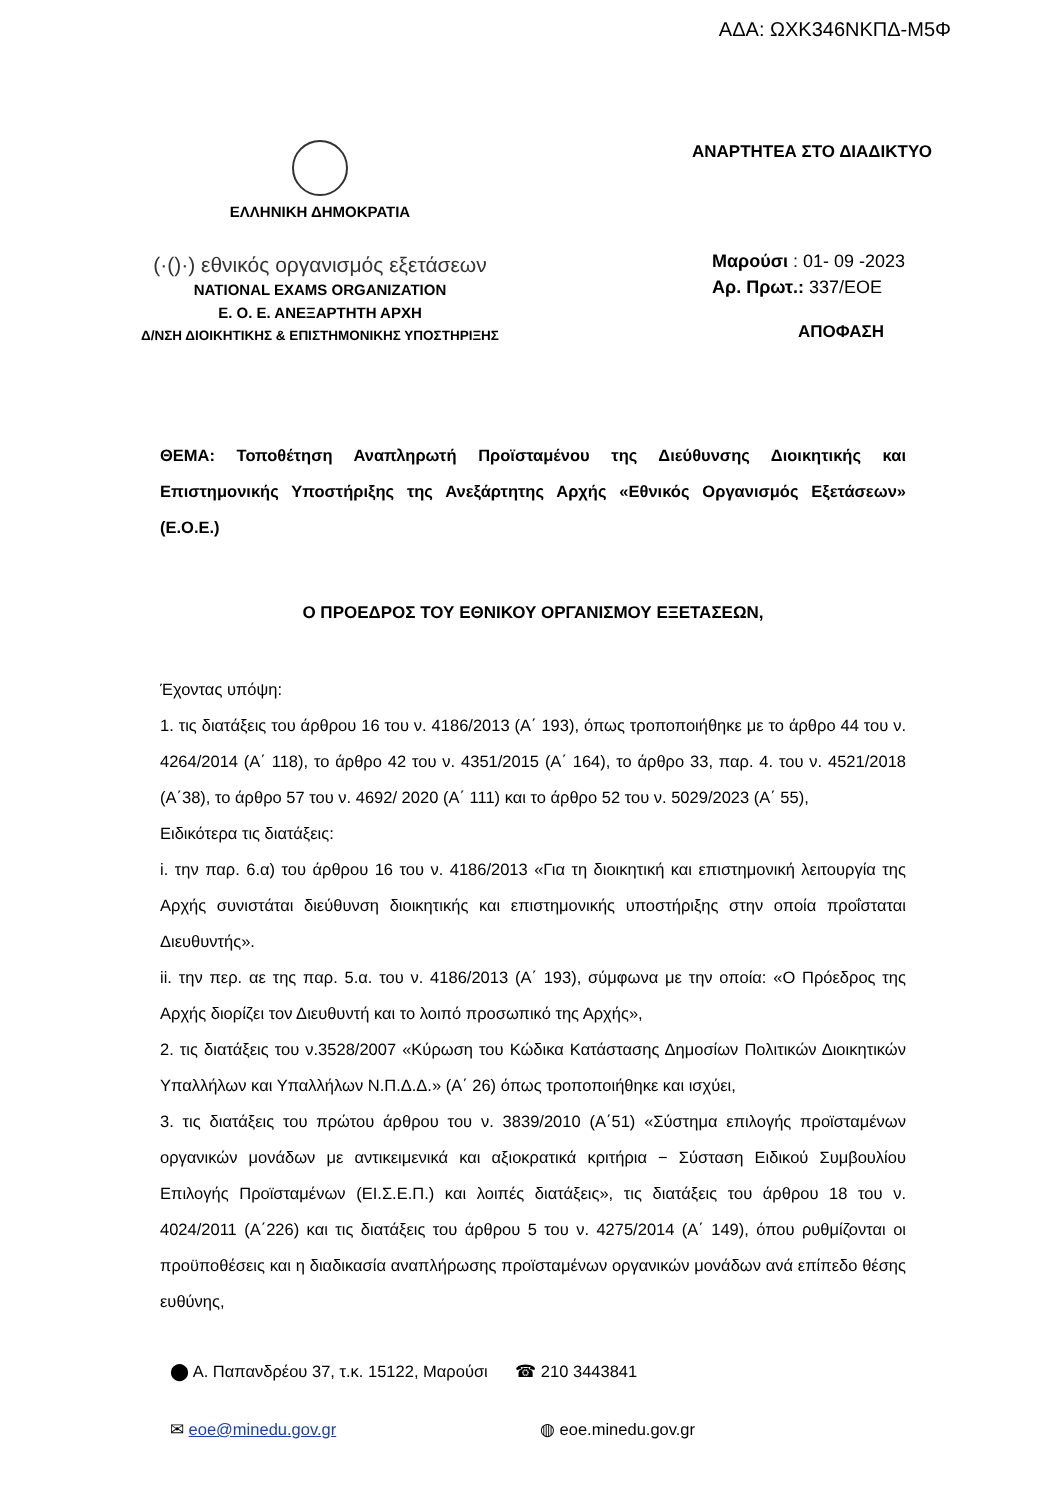ΑΔΑ: ΩΧΚ346ΝΚΠΔ-Μ5Φ
ΕΛΛΗΝΙΚΗ ΔΗΜΟΚΡΑΤΙΑ
(·()·) εθνικός οργανισμός εξετάσεων
NATIONAL EXAMS ORGANIZATION
Ε. Ο. Ε. ΑΝΕΞΑΡΤΗΤΗ ΑΡΧΗ
Δ/ΝΣΗ ΔΙΟΙΚΗΤΙΚΗΣ & ΕΠΙΣΤΗΜΟΝΙΚΗΣ ΥΠΟΣΤΗΡΙΞΗΣ
ΑΝΑΡΤΗΤΕΑ ΣΤΟ ΔΙΑΔΙΚΤΥΟ
Μαρούσι : 01- 09 -2023
Αρ. Πρωτ.: 337/ΕΟΕ
ΑΠΟΦΑΣΗ
ΘΕΜΑ: Τοποθέτηση Αναπληρωτή Προϊσταμένου της Διεύθυνσης Διοικητικής και Επιστημονικής Υποστήριξης της Ανεξάρτητης Αρχής «Εθνικός Οργανισμός Εξετάσεων» (Ε.Ο.Ε.)
Ο ΠΡΟΕΔΡΟΣ ΤΟΥ ΕΘΝΙΚΟΥ ΟΡΓΑΝΙΣΜΟΥ ΕΞΕΤΑΣΕΩΝ,
Έχοντας υπόψη:
1. τις διατάξεις του άρθρου 16 του ν. 4186/2013 (Α΄ 193), όπως τροποποιήθηκε με το άρθρο 44 του ν. 4264/2014 (Α΄ 118), το άρθρο 42 του ν. 4351/2015 (Α΄ 164), το άρθρο 33, παρ. 4. του ν. 4521/2018 (Α΄38), το άρθρο 57 του ν. 4692/ 2020 (Α΄ 111) και το άρθρο 52 του ν. 5029/2023 (Α΄ 55),
Ειδικότερα τις διατάξεις:
i. την παρ. 6.α) του άρθρου 16 του ν. 4186/2013 «Για τη διοικητική και επιστημονική λειτουργία της Αρχής συνιστάται διεύθυνση διοικητικής και επιστημονικής υποστήριξης στην οποία προΐσταται Διευθυντής».
ii. την περ. αε της παρ. 5.α. του ν. 4186/2013 (Α΄ 193), σύμφωνα με την οποία: «Ο Πρόεδρος της Αρχής διορίζει τον Διευθυντή και το λοιπό προσωπικό της Αρχής»,
2. τις διατάξεις του ν.3528/2007 «Κύρωση του Κώδικα Κατάστασης Δημοσίων Πολιτικών Διοικητικών Υπαλλήλων και Υπαλλήλων Ν.Π.Δ.Δ.» (Α΄ 26) όπως τροποποιήθηκε και ισχύει,
3. τις διατάξεις του πρώτου άρθρου του ν. 3839/2010 (Α΄51) «Σύστημα επιλογής προϊσταμένων οργανικών μονάδων με αντικειμενικά και αξιοκρατικά κριτήρια − Σύσταση Ειδικού Συμβουλίου Επιλογής Προϊσταμένων (ΕΙ.Σ.Ε.Π.) και λοιπές διατάξεις», τις διατάξεις του άρθρου 18 του ν. 4024/2011 (Α΄226) και τις διατάξεις του άρθρου 5 του ν. 4275/2014 (Α΄ 149), όπου ρυθμίζονται οι προϋποθέσεις και η διαδικασία αναπλήρωσης προϊσταμένων οργανικών μονάδων ανά επίπεδο θέσης ευθύνης,
⬤ Α. Παπανδρέου 37, τ.κ. 15122, Μαρούσι ☎ 210 3443841
✉ eoe@minedu.gov.gr ◍ eoe.minedu.gov.gr